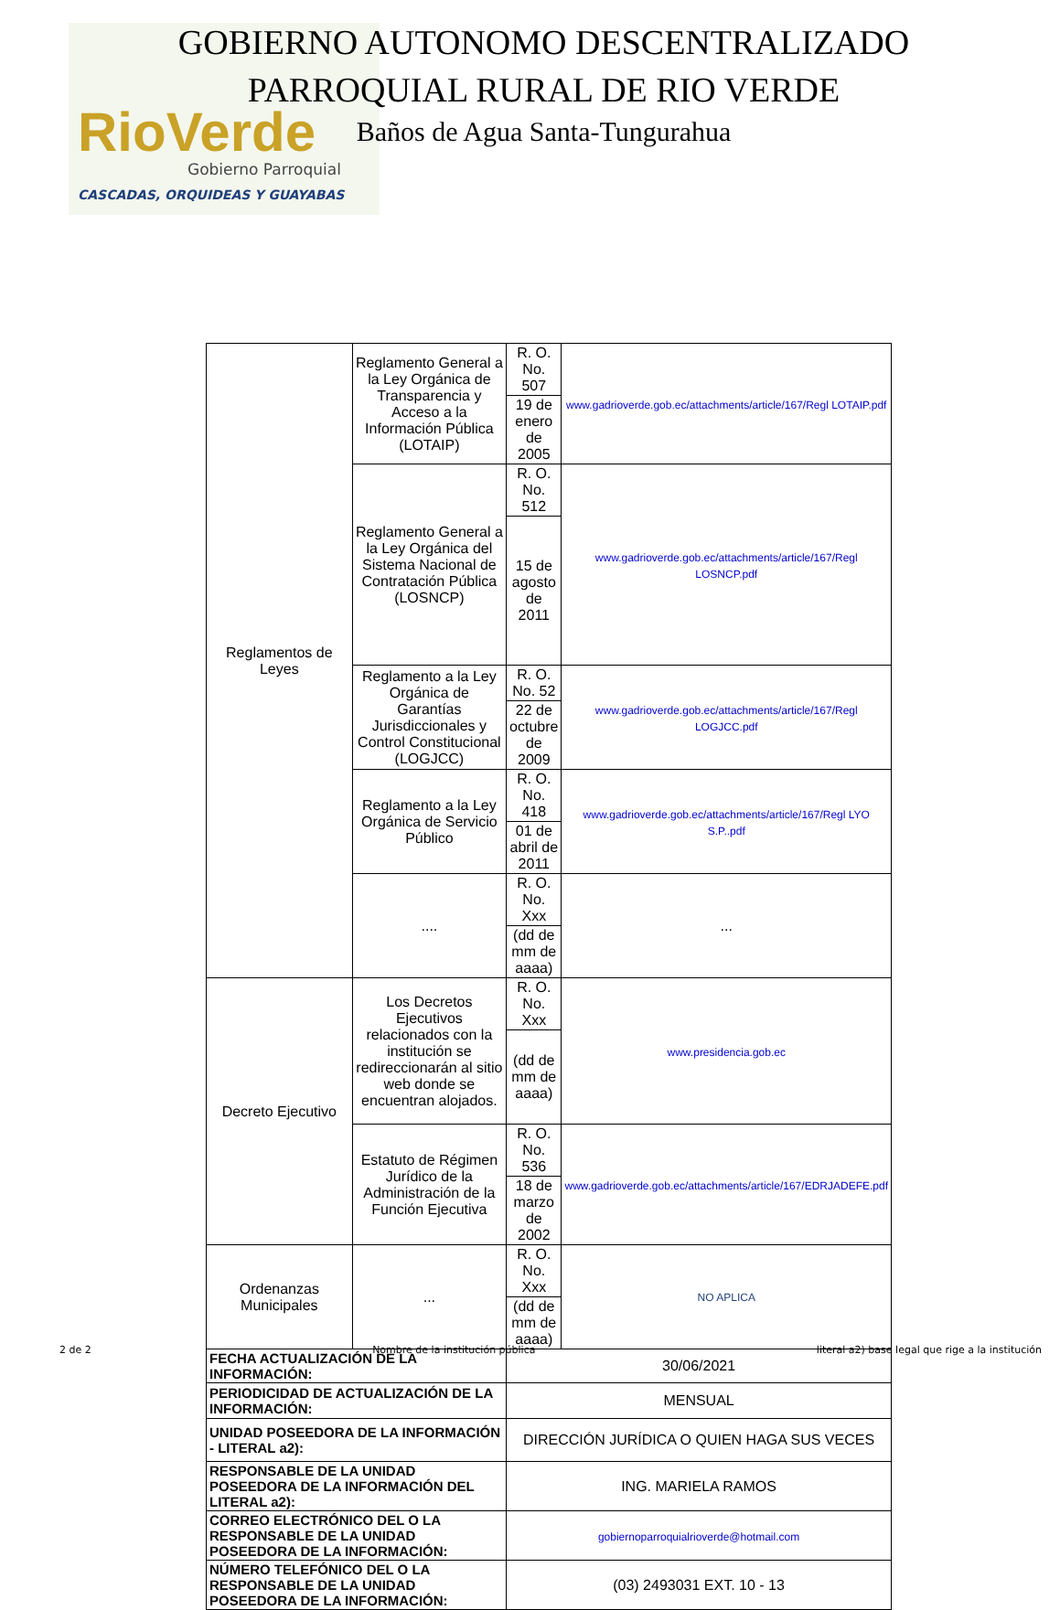RioVerde
Gobierno Parroquial
CASCADAS, ORQUIDEAS Y GUAYABAS
GOBIERNO AUTONOMO DESCENTRALIZADO
PARROQUIAL RURAL DE RIO VERDE
Baños de Agua Santa-Tungurahua
| Reglamentos de Leyes | Reglamento General a la Ley Orgánica de Transparencia y Acceso a la Información Pública (LOTAIP) | R. O. No. 507 | www.gadrioverde.gob.ec/attachments/article/167/Regl LOTAIP.pdf |
| | | 19 de enero de 2005 | |
| | Reglamento General a la Ley Orgánica del Sistema Nacional de Contratación Pública (LOSNCP) | R. O. No. 512 | www.gadrioverde.gob.ec/attachments/article/167/Regl LOSNCP.pdf |
| | | 15 de agosto de 2011 | |
| | Reglamento a la Ley Orgánica de Garantías Jurisdiccionales y Control Constitucional (LOGJCC) | R. O. No. 52 | www.gadrioverde.gob.ec/attachments/article/167/Regl LOGJCC.pdf |
| | | 22 de octubre de 2009 | |
| | Reglamento a la Ley Orgánica de Servicio Público | R. O. No. 418 | www.gadrioverde.gob.ec/attachments/article/167/Regl LYO S.P..pdf |
| | | 01 de abril de 2011 | |
| | .... | R. O. No. Xxx | ... |
| | | (dd de mm de aaaa) | |
| Decreto Ejecutivo | Los Decretos Ejecutivos relacionados con la institución se redireccionarán al sitio web donde se encuentran alojados. | R. O. No. Xxx | www.presidencia.gob.ec |
| | | (dd de mm de aaaa) | |
| | Estatuto de Régimen Jurídico de la Administración de la Función Ejecutiva | R. O. No. 536 | www.gadrioverde.gob.ec/attachments/article/167/EDRJADEFE.pdf |
| | | 18 de marzo de 2002 | |
| Ordenanzas Municipales | ... | R. O. No. Xxx | NO APLICA |
| | | (dd de mm de aaaa) | |
| FECHA ACTUALIZACIÓN DE LA INFORMACIÓN: | | 30/06/2021 | |
| PERIODICIDAD DE ACTUALIZACIÓN DE LA INFORMACIÓN: | | MENSUAL | |
| UNIDAD POSEEDORA DE LA INFORMACIÓN - LITERAL a2): | | DIRECCIÓN JURÍDICA O QUIEN HAGA SUS VECES | |
| RESPONSABLE DE LA UNIDAD POSEEDORA DE LA INFORMACIÓN DEL LITERAL a2): | | ING. MARIELA RAMOS | |
| CORREO ELECTRÓNICO DEL O LA RESPONSABLE DE LA UNIDAD POSEEDORA DE LA INFORMACIÓN: | | gobiernoparroquialrioverde@hotmail.com | |
| NÚMERO TELEFÓNICO DEL O LA RESPONSABLE DE LA UNIDAD POSEEDORA DE LA INFORMACIÓN: | | (03) 2493031 EXT. 10 - 13 | |
2 de 2 Nombre de la institución pública literal a2) base legal que rige a la institución